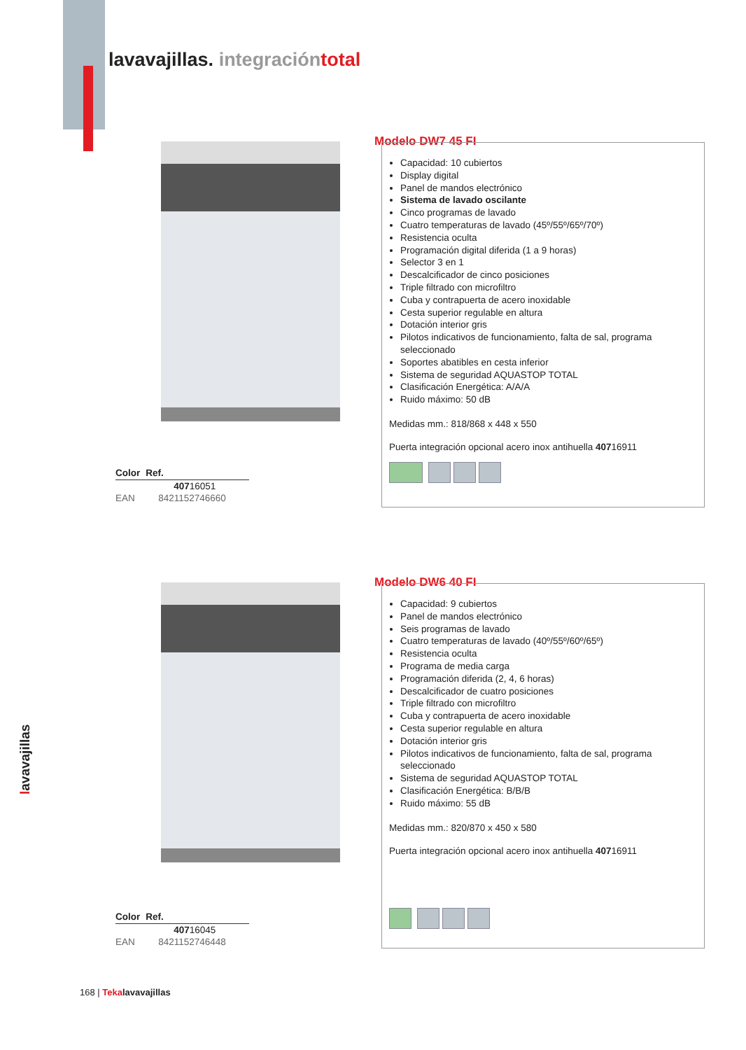lavavajillas. integración total
Modelo DW7 45 FI
Capacidad: 10 cubiertos
Display digital
Panel de mandos electrónico
Sistema de lavado oscilante
Cinco programas de lavado
Cuatro temperaturas de lavado (45º/55º/65º/70º)
Resistencia oculta
Programación digital diferida (1 a 9 horas)
Selector 3 en 1
Descalcificador de cinco posiciones
Triple filtrado con microfiltro
Cuba y contrapuerta de acero inoxidable
Cesta superior regulable en altura
Dotación interior gris
Pilotos indicativos de funcionamiento, falta de sal, programa seleccionado
Soportes abatibles en cesta inferior
Sistema de seguridad AQUASTOP TOTAL
Clasificación Energética: A/A/A
Ruido máximo: 50 dB
Medidas mm.: 818/868 x 448 x 550
Puerta integración opcional acero inox antihuella 40716911
| Color | Ref. |
| --- | --- |
| | 407 16051 |
| EAN | 8421152746660 |
Modelo DW6 40 FI
Capacidad: 9 cubiertos
Panel de mandos electrónico
Seis programas de lavado
Cuatro temperaturas de lavado (40º/55º/60º/65º)
Resistencia oculta
Programa de media carga
Programación diferida (2, 4, 6 horas)
Descalcificador de cuatro posiciones
Triple filtrado con microfiltro
Cuba y contrapuerta de acero inoxidable
Cesta superior regulable en altura
Dotación interior gris
Pilotos indicativos de funcionamiento, falta de sal, programa seleccionado
Sistema de seguridad AQUASTOP TOTAL
Clasificación Energética: B/B/B
Ruido máximo: 55 dB
Medidas mm.: 820/870 x 450 x 580
Puerta integración opcional acero inox antihuella 40716911
| Color | Ref. |
| --- | --- |
| | 407 16045 |
| EAN | 8421152746448 |
lavavajillas
168 | Teka lavavajillas